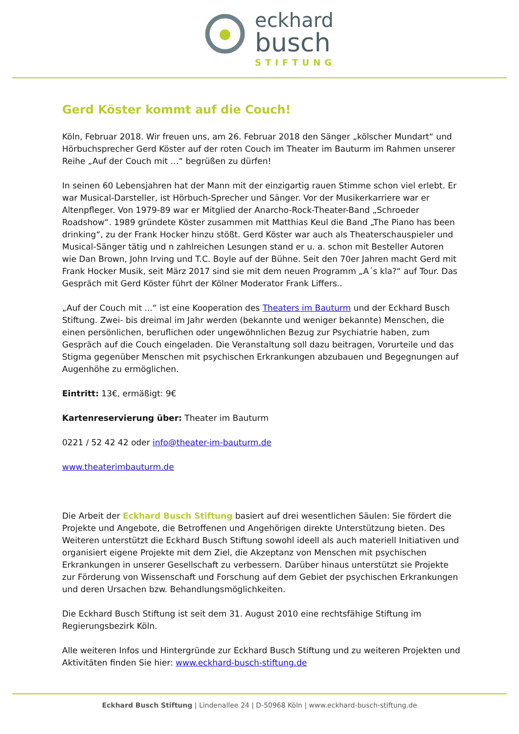eckhard
busch
STIFTUNG
Gerd Köster kommt auf die Couch!
Köln, Februar 2018. Wir freuen uns, am 26. Februar 2018 den Sänger „kölscher Mundart“ und Hörbuchsprecher Gerd Köster auf der roten Couch im Theater im Bauturm im Rahmen unserer Reihe „Auf der Couch mit …“ begrüßen zu dürfen!
In seinen 60 Lebensjahren hat der Mann mit der einzigartig rauen Stimme schon viel erlebt. Er war Musical-Darsteller, ist Hörbuch-Sprecher und Sänger. Vor der Musikerkarriere war er Altenpfleger. Von 1979-89 war er Mitglied der Anarcho-Rock-Theater-Band „Schroeder Roadshow“. 1989 gründete Köster zusammen mit Matthias Keul die Band „The Piano has been drinking“, zu der Frank Hocker hinzu stößt. Gerd Köster war auch als Theaterschauspieler und Musical-Sänger tätig und n zahlreichen Lesungen stand er u. a. schon mit Besteller Autoren wie Dan Brown, John Irving und T.C. Boyle auf der Bühne. Seit den 70er Jahren macht Gerd mit Frank Hocker Musik, seit März 2017 sind sie mit dem neuen Programm „A´s kla?“ auf Tour. Das Gespräch mit Gerd Köster führt der Kölner Moderator Frank Liffers..
„Auf der Couch mit ...“ ist eine Kooperation des Theaters im Bauturm und der Eckhard Busch Stiftung. Zwei- bis dreimal im Jahr werden (bekannte und weniger bekannte) Menschen, die einen persönlichen, beruflichen oder ungewöhnlichen Bezug zur Psychiatrie haben, zum Gespräch auf die Couch eingeladen. Die Veranstaltung soll dazu beitragen, Vorurteile und das Stigma gegenüber Menschen mit psychischen Erkrankungen abzubauen und Begegnungen auf Augenhöhe zu ermöglichen.
Eintritt: 13€, ermäßigt: 9€
Kartenreservierung über: Theater im Bauturm
0221 / 52 42 42 oder info@theater-im-bauturm.de
www.theaterimbauturm.de
Die Arbeit der Eckhard Busch Stiftung basiert auf drei wesentlichen Säulen: Sie fördert die Projekte und Angebote, die Betroffenen und Angehörigen direkte Unterstützung bieten. Des Weiteren unterstützt die Eckhard Busch Stiftung sowohl ideell als auch materiell Initiativen und organisiert eigene Projekte mit dem Ziel, die Akzeptanz von Menschen mit psychischen Erkrankungen in unserer Gesellschaft zu verbessern. Darüber hinaus unterstützt sie Projekte zur Förderung von Wissenschaft und Forschung auf dem Gebiet der psychischen Erkrankungen und deren Ursachen bzw. Behandlungsmöglichkeiten.
Die Eckhard Busch Stiftung ist seit dem 31. August 2010 eine rechtsfähige Stiftung im Regierungsbezirk Köln.
Alle weiteren Infos und Hintergründe zur Eckhard Busch Stiftung und zu weiteren Projekten und Aktivitäten finden Sie hier: www.eckhard-busch-stiftung.de
Eckhard Busch Stiftung | Lindenallee 24 | D-50968 Köln | www.eckhard-busch-stiftung.de